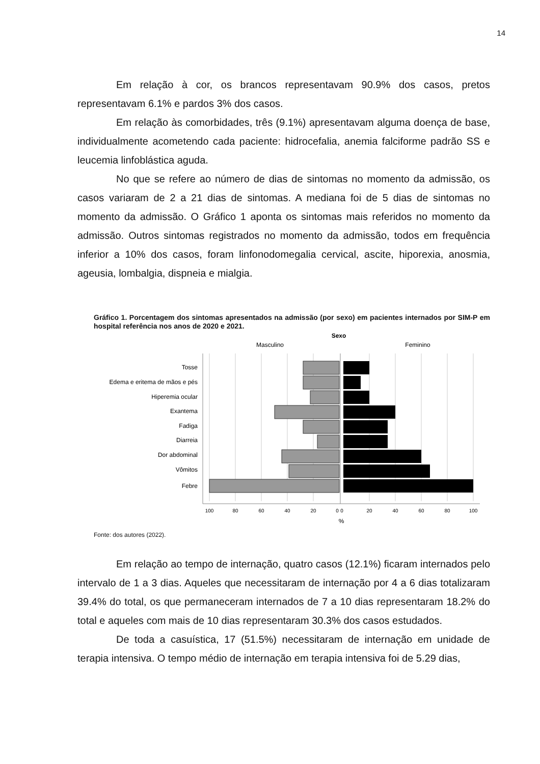14
Em relação à cor, os brancos representavam 90.9% dos casos, pretos representavam 6.1% e pardos 3% dos casos.
Em relação às comorbidades, três (9.1%) apresentavam alguma doença de base, individualmente acometendo cada paciente: hidrocefalia, anemia falciforme padrão SS e leucemia linfoblástica aguda.
No que se refere ao número de dias de sintomas no momento da admissão, os casos variaram de 2 a 21 dias de sintomas. A mediana foi de 5 dias de sintomas no momento da admissão. O Gráfico 1 aponta os sintomas mais referidos no momento da admissão. Outros sintomas registrados no momento da admissão, todos em frequência inferior a 10% dos casos, foram linfonodomegalia cervical, ascite, hiporexia, anosmia, ageusia, lombalgia, dispneia e mialgia.
Gráfico 1. Porcentagem dos sintomas apresentados na admissão (por sexo) em pacientes internados por SIM-P em hospital referência nos anos de 2020 e 2021.
Sexo
Masculino
Feminino
Tosse
Edema e eritema de mãos e pés
Hiperemia ocular
Exantema
Fadiga
Diarreia
Dor abdominal
Vômitos
Febre
100
80
60
40
20
0
0
20
40
60
80
100
%
Fonte: dos autores (2022).
Em relação ao tempo de internação, quatro casos (12.1%) ficaram internados pelo intervalo de 1 a 3 dias. Aqueles que necessitaram de internação por 4 a 6 dias totalizaram 39.4% do total, os que permaneceram internados de 7 a 10 dias representaram 18.2% do total e aqueles com mais de 10 dias representaram 30.3% dos casos estudados.
De toda a casuística, 17 (51.5%) necessitaram de internação em unidade de terapia intensiva. O tempo médio de internação em terapia intensiva foi de 5.29 dias,